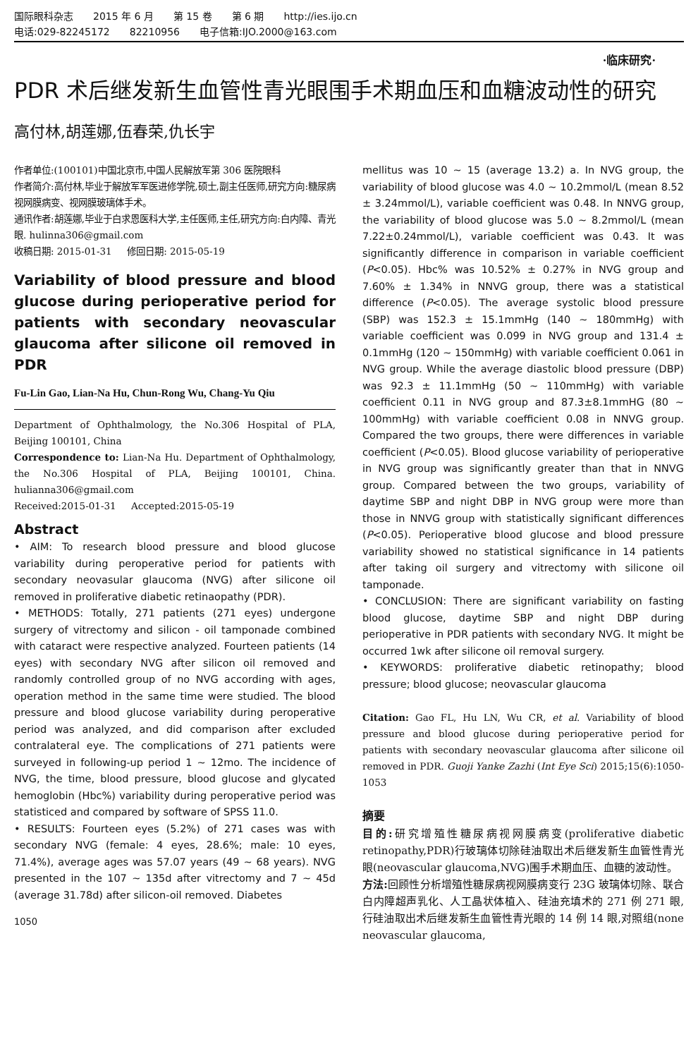国际眼科杂志 2015 年 6 月 第 15 卷 第 6 期 http://ies.ijo.cn
电话:029-82245172 82210956 电子信箱:IJO.2000@163.com
·临床研究·
PDR 术后继发新生血管性青光眼围手术期血压和血糖波动性的研究
高付林,胡莲娜,伍春荣,仇长宇
作者单位:(100101)中国北京市,中国人民解放军第 306 医院眼科
作者简介:高付林,毕业于解放军军医进修学院,硕士,副主任医师,研究方向:糖尿病视网膜病变、视网膜玻璃体手术。
通讯作者:胡莲娜,毕业于白求恩医科大学,主任医师,主任,研究方向:白内障、青光眼. hulinna306@gmail.com
收稿日期: 2015-01-31 修回日期: 2015-05-19
Variability of blood pressure and blood glucose during perioperative period for patients with secondary neovascular glaucoma after silicone oil removed in PDR
Fu-Lin Gao, Lian-Na Hu, Chun-Rong Wu, Chang-Yu Qiu
Department of Ophthalmology, the No.306 Hospital of PLA, Beijing 100101, China
Correspondence to: Lian-Na Hu. Department of Ophthalmology, the No.306 Hospital of PLA, Beijing 100101, China. hulianna306@gmail.com
Received:2015-01-31 Accepted:2015-05-19
Abstract
• AIM: To research blood pressure and blood glucose variability during peroperative period for patients with secondary neovasular glaucoma (NVG) after silicone oil removed in proliferative diabetic retinaopathy (PDR).
• METHODS: Totally, 271 patients (271 eyes) undergone surgery of vitrectomy and silicon - oil tamponade combined with cataract were respective analyzed. Fourteen patients (14 eyes) with secondary NVG after silicon oil removed and randomly controlled group of no NVG according with ages, operation method in the same time were studied. The blood pressure and blood glucose variability during peroperative period was analyzed, and did comparison after excluded contralateral eye. The complications of 271 patients were surveyed in following-up period 1 ~ 12mo. The incidence of NVG, the time, blood pressure, blood glucose and glycated hemoglobin (Hbc%) variability during peroperative period was statisticed and compared by software of SPSS 11.0.
• RESULTS: Fourteen eyes (5.2%) of 271 cases was with secondary NVG (female: 4 eyes, 28.6%; male: 10 eyes, 71.4%), average ages was 57.07 years (49 ~ 68 years). NVG presented in the 107 ~ 135d after vitrectomy and 7 ~ 45d (average 31.78d) after silicon-oil removed. Diabetes
1050
mellitus was 10 ~ 15 (average 13.2) a. In NVG group, the variability of blood glucose was 4.0 ~ 10.2mmol/L (mean 8.52 ± 3.24mmol/L), variable coefficient was 0.48. In NNVG group, the variability of blood glucose was 5.0 ~ 8.2mmol/L (mean 7.22±0.24mmol/L), variable coefficient was 0.43. It was significantly difference in comparison in variable coefficient (P<0.05). Hbc% was 10.52% ± 0.27% in NVG group and 7.60% ± 1.34% in NNVG group, there was a statistical difference (P<0.05). The average systolic blood pressure (SBP) was 152.3 ± 15.1mmHg (140 ~ 180mmHg) with variable coefficient was 0.099 in NVG group and 131.4 ± 0.1mmHg (120 ~ 150mmHg) with variable coefficient 0.061 in NVG group. While the average diastolic blood pressure (DBP) was 92.3 ± 11.1mmHg (50 ~ 110mmHg) with variable coefficient 0.11 in NVG group and 87.3±8.1mmHG (80 ~ 100mmHg) with variable coefficient 0.08 in NNVG group. Compared the two groups, there were differences in variable coefficient (P<0.05). Blood glucose variability of perioperative in NVG group was significantly greater than that in NNVG group. Compared between the two groups, variability of daytime SBP and night DBP in NVG group were more than those in NNVG group with statistically significant differences (P<0.05). Perioperative blood glucose and blood pressure variability showed no statistical significance in 14 patients after taking oil surgery and vitrectomy with silicone oil tamponade.
• CONCLUSION: There are significant variability on fasting blood glucose, daytime SBP and night DBP during perioperative in PDR patients with secondary NVG. It might be occurred 1wk after silicone oil removal surgery.
• KEYWORDS: proliferative diabetic retinopathy; blood pressure; blood glucose; neovascular glaucoma
Citation: Gao FL, Hu LN, Wu CR, et al. Variability of blood pressure and blood glucose during perioperative period for patients with secondary neovascular glaucoma after silicone oil removed in PDR. Guoji Yanke Zazhi (Int Eye Sci) 2015;15(6):1050-1053
摘要
目的: 研究增殖性糖尿病视网膜病变(proliferative diabetic retinopathy,PDR)行玻璃体切除硅油取出术后继发新生血管性青光眼(neovascular glaucoma,NVG)围手术期血压、血糖的波动性。
方法: 回顾性分析增殖性糖尿病视网膜病变行 23G 玻璃体切除、联合白内障超声乳化、人工晶状体植入、硅油充填术的 271 例 271 眼,行硅油取出术后继发新生血管性青光眼的 14 例 14 眼,对照组(none neovascular glaucoma,